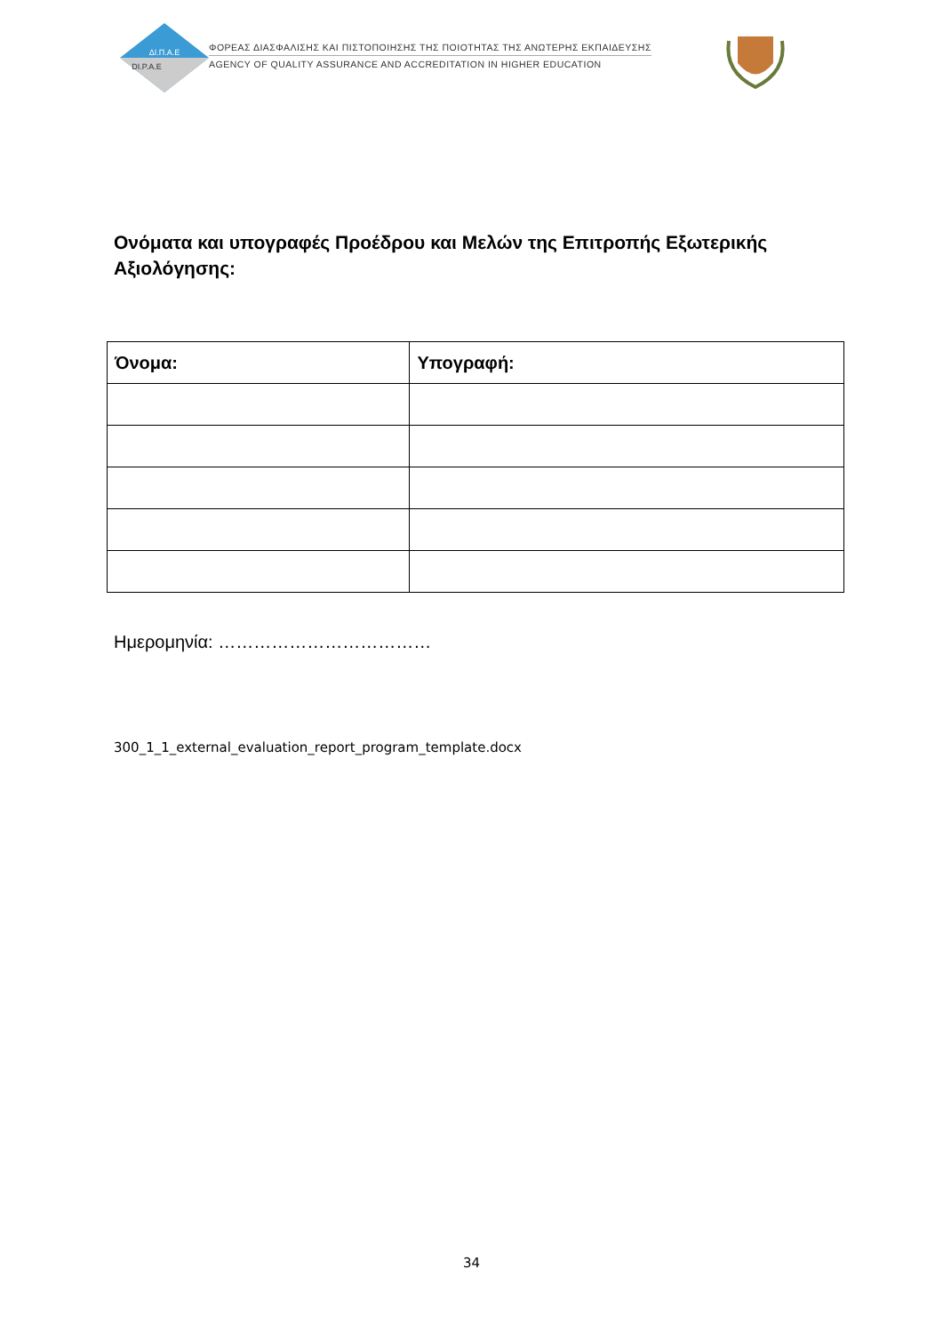ΔΙ.Π.Α.Ε
DI.P.A.E
ΦΟΡΕΑΣ ΔΙΑΣΦΑΛΙΣΗΣ ΚΑΙ ΠΙΣΤΟΠΟΙΗΣΗΣ ΤΗΣ ΠΟΙΟΤΗΤΑΣ ΤΗΣ ΑΝΩΤΕΡΗΣ ΕΚΠΑΙΔΕΥΣΗΣ
AGENCY OF QUALITY ASSURANCE AND ACCREDITATION IN HIGHER EDUCATION
Ονόματα και υπογραφές Προέδρου και Μελών της Επιτροπής Εξωτερικής Αξιολόγησης:
| Όνομα: | Υπογραφή: |
| --- | --- |
Ημερομηνία: ………………………………
300_1_1_external_evaluation_report_program_template.docx
34